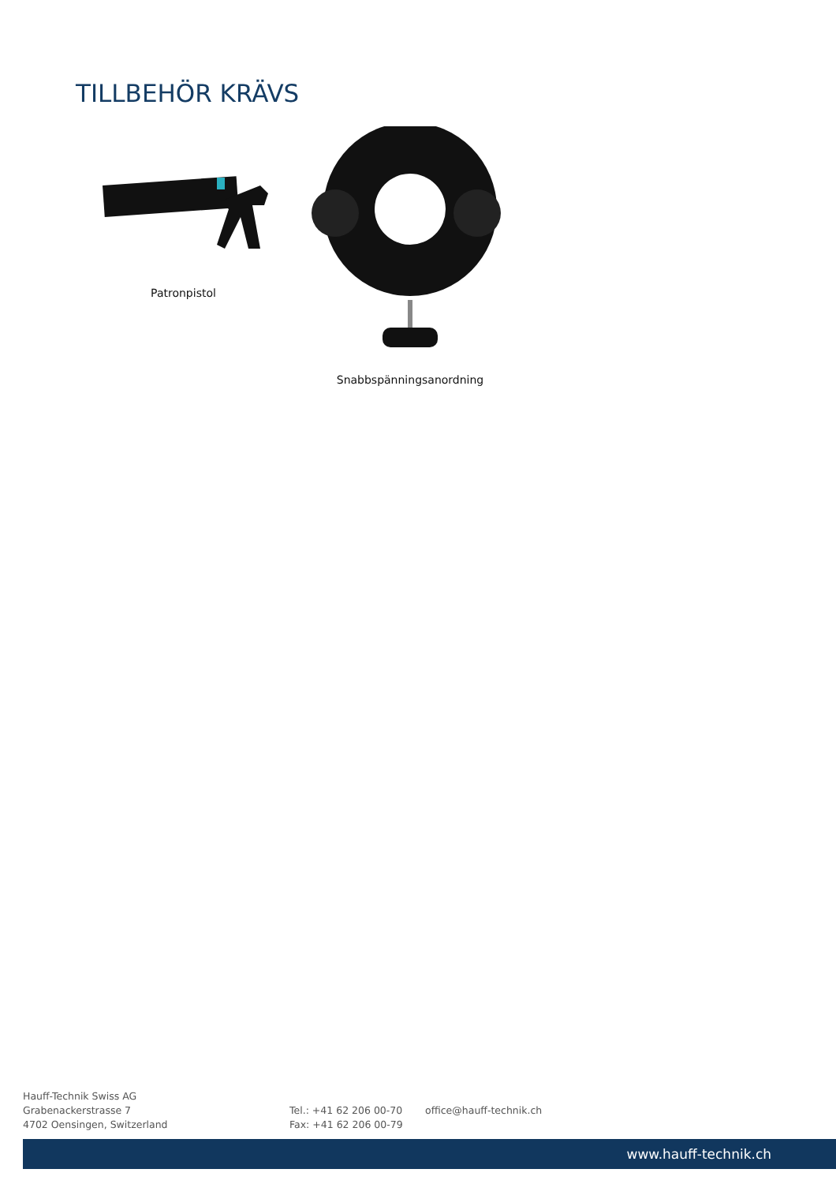TILLBEHÖR KRÄVS
Patronpistol
Snabbspänningsanordning
Hauff-Technik Swiss AG
Grabenackerstrasse 7
4702 Oensingen, Switzerland
Tel.: +41 62 206 00-70
Fax: +41 62 206 00-79
office@hauff-technik.ch
www.hauff-technik.ch